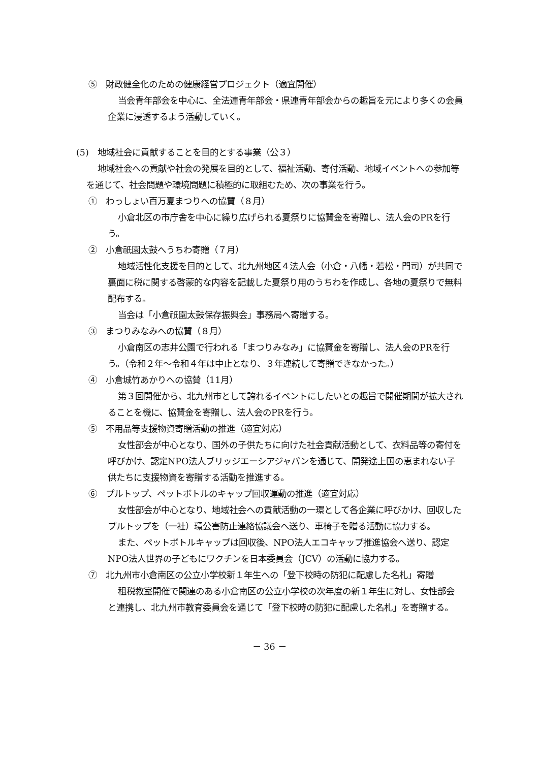⑤　財政健全化のための健康経営プロジェクト（適宜開催）
当会青年部会を中心に、全法連青年部会・県連青年部会からの趣旨を元により多くの会員企業に浸透するよう活動していく。
(5)　地域社会に貢献することを目的とする事業（公３）
地域社会への貢献や社会の発展を目的として、福祉活動、寄付活動、地域イベントへの参加等を通じて、社会問題や環境問題に積極的に取組むため、次の事業を行う。
①　わっしょい百万夏まつりへの協賛（８月）
小倉北区の市庁舎を中心に繰り広げられる夏祭りに協賛金を寄贈し、法人会のPRを行う。
②　小倉祇園太鼓へうちわ寄贈（７月）
地域活性化支援を目的として、北九州地区４法人会（小倉・八幡・若松・門司）が共同で裏面に税に関する啓蒙的な内容を記載した夏祭り用のうちわを作成し、各地の夏祭りで無料配布する。
当会は「小倉祇園太鼓保存振興会」事務局へ寄贈する。
③　まつりみなみへの協賛（８月）
小倉南区の志井公園で行われる「まつりみなみ」に協賛金を寄贈し、法人会のPRを行う。（令和２年～令和４年は中止となり、３年連続して寄贈できなかった。）
④　小倉城竹あかりへの協賛（11月）
第３回開催から、北九州市として誇れるイベントにしたいとの趣旨で開催期間が拡大されることを機に、協賛金を寄贈し、法人会のPRを行う。
⑤　不用品等支援物資寄贈活動の推進（適宜対応）
女性部会が中心となり、国外の子供たちに向けた社会貢献活動として、衣料品等の寄付を呼びかけ、認定NPO法人ブリッジエーシアジャパンを通じて、開発途上国の恵まれない子供たちに支援物資を寄贈する活動を推進する。
⑥　プルトップ、ペットボトルのキャップ回収運動の推進（適宜対応）
女性部会が中心となり、地域社会への貢献活動の一環として各企業に呼びかけ、回収したプルトップを（一社）環公害防止連絡協議会へ送り、車椅子を贈る活動に協力する。
また、ペットボトルキャップは回収後、NPO法人エコキャップ推進協会へ送り、認定NPO法人世界の子どもにワクチンを日本委員会（JCV）の活動に協力する。
⑦　北九州市小倉南区の公立小学校新１年生への「登下校時の防犯に配慮した名札」寄贈
租税教室開催で関連のある小倉南区の公立小学校の次年度の新１年生に対し、女性部会と連携し、北九州市教育委員会を通じて「登下校時の防犯に配慮した名札」を寄贈する。
－ 36 －